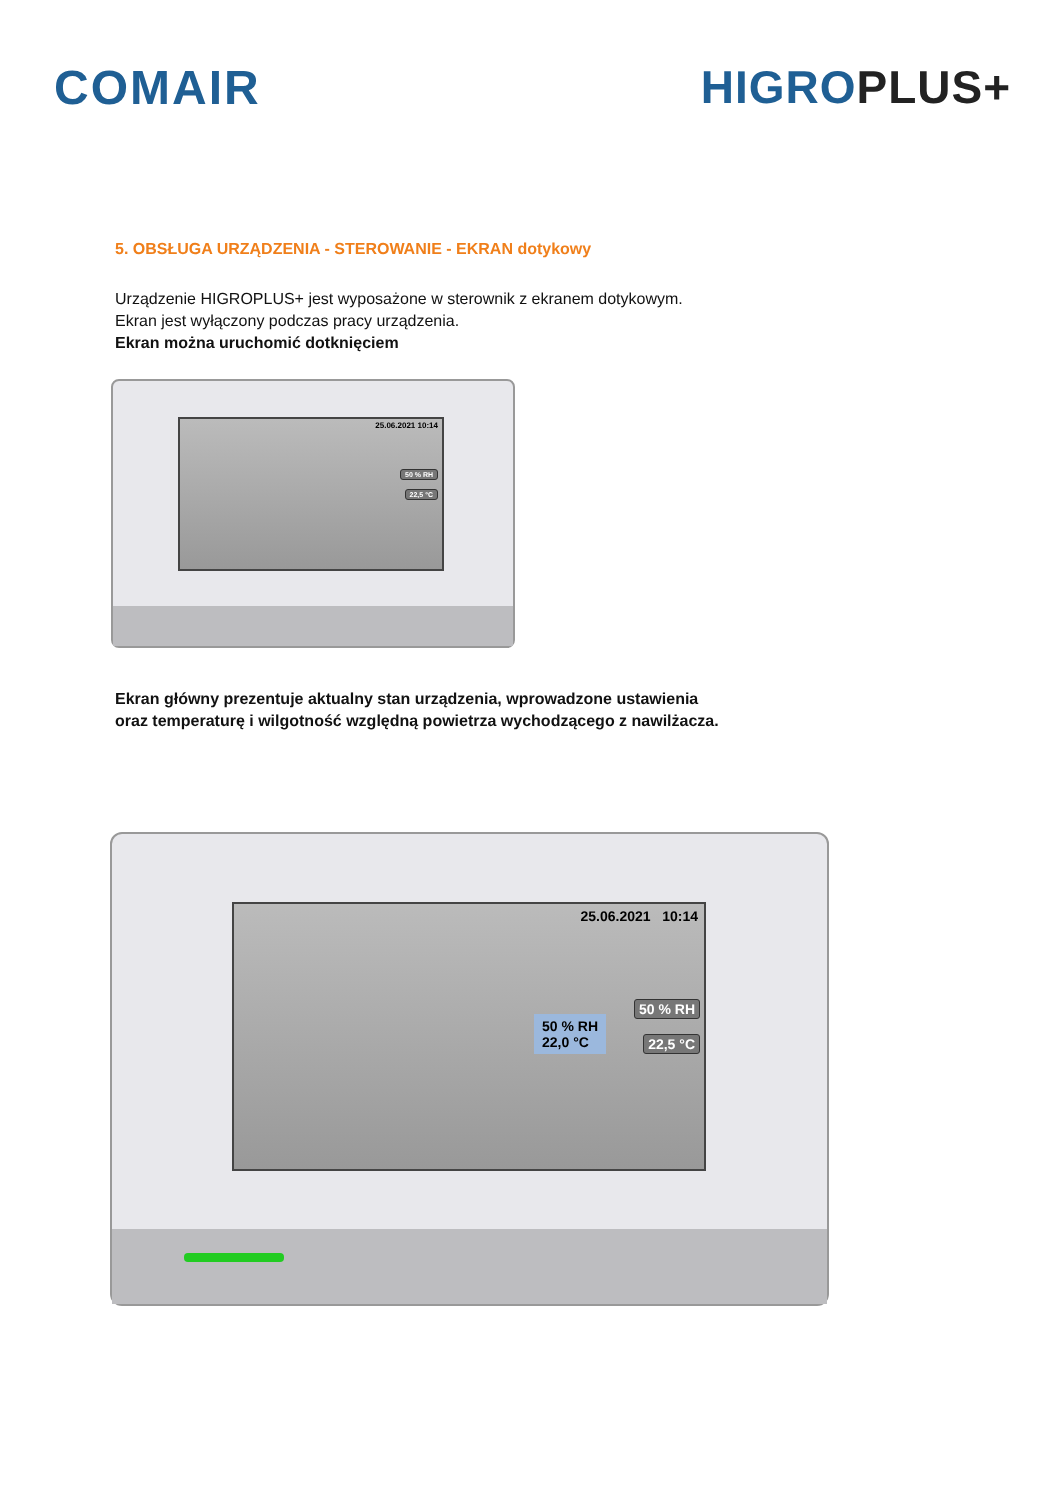COMAIR HIGRO PLUS+
5. OBSŁUGA URZĄDZENIA - STEROWANIE - EKRAN dotykowy
Urządzenie HIGROPLUS+ jest wyposażone w sterownik z ekranem dotykowym.
Ekran jest wyłączony podczas pracy urządzenia.
Ekran można uruchomić dotknięciem
25.06.2021 10:14
50 % RH
22,5 °C
Ekran główny prezentuje aktualny stan urządzenia, wprowadzone ustawienia
oraz temperaturę i wilgotność względną powietrza wychodzącego z nawilżacza.
25.06.2021 10:14
50 % RH
22,0 °C
50 % RH
22,5 °C